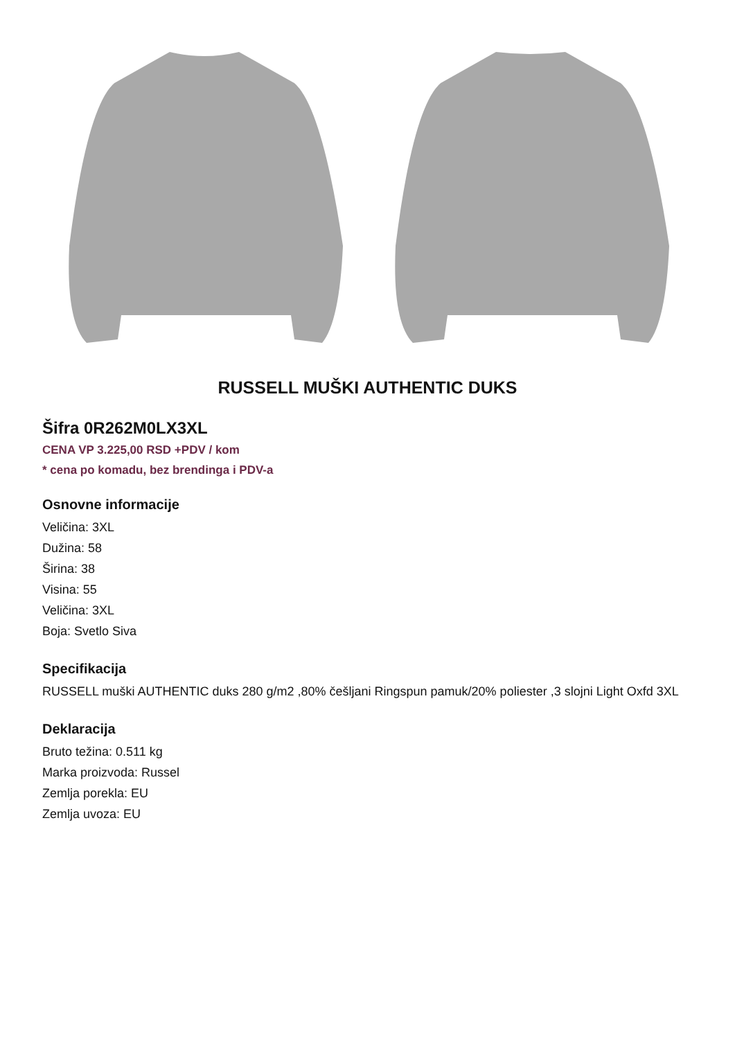RUSSELL MUŠKI AUTHENTIC DUKS
Šifra 0R262M0LX3XL
CENA VP 3.225,00 RSD +PDV / kom
* cena po komadu, bez brendinga i PDV-a
Osnovne informacije
Veličina: 3XL
Dužina: 58
Širina: 38
Visina: 55
Veličina: 3XL
Boja: Svetlo Siva
Specifikacija
RUSSELL muški AUTHENTIC duks 280 g/m2 ,80% češljani Ringspun pamuk/20% poliester ,3 slojni Light Oxfd 3XL
Deklaracija
Bruto težina: 0.511 kg
Marka proizvoda: Russel
Zemlja porekla: EU
Zemlja uvoza: EU